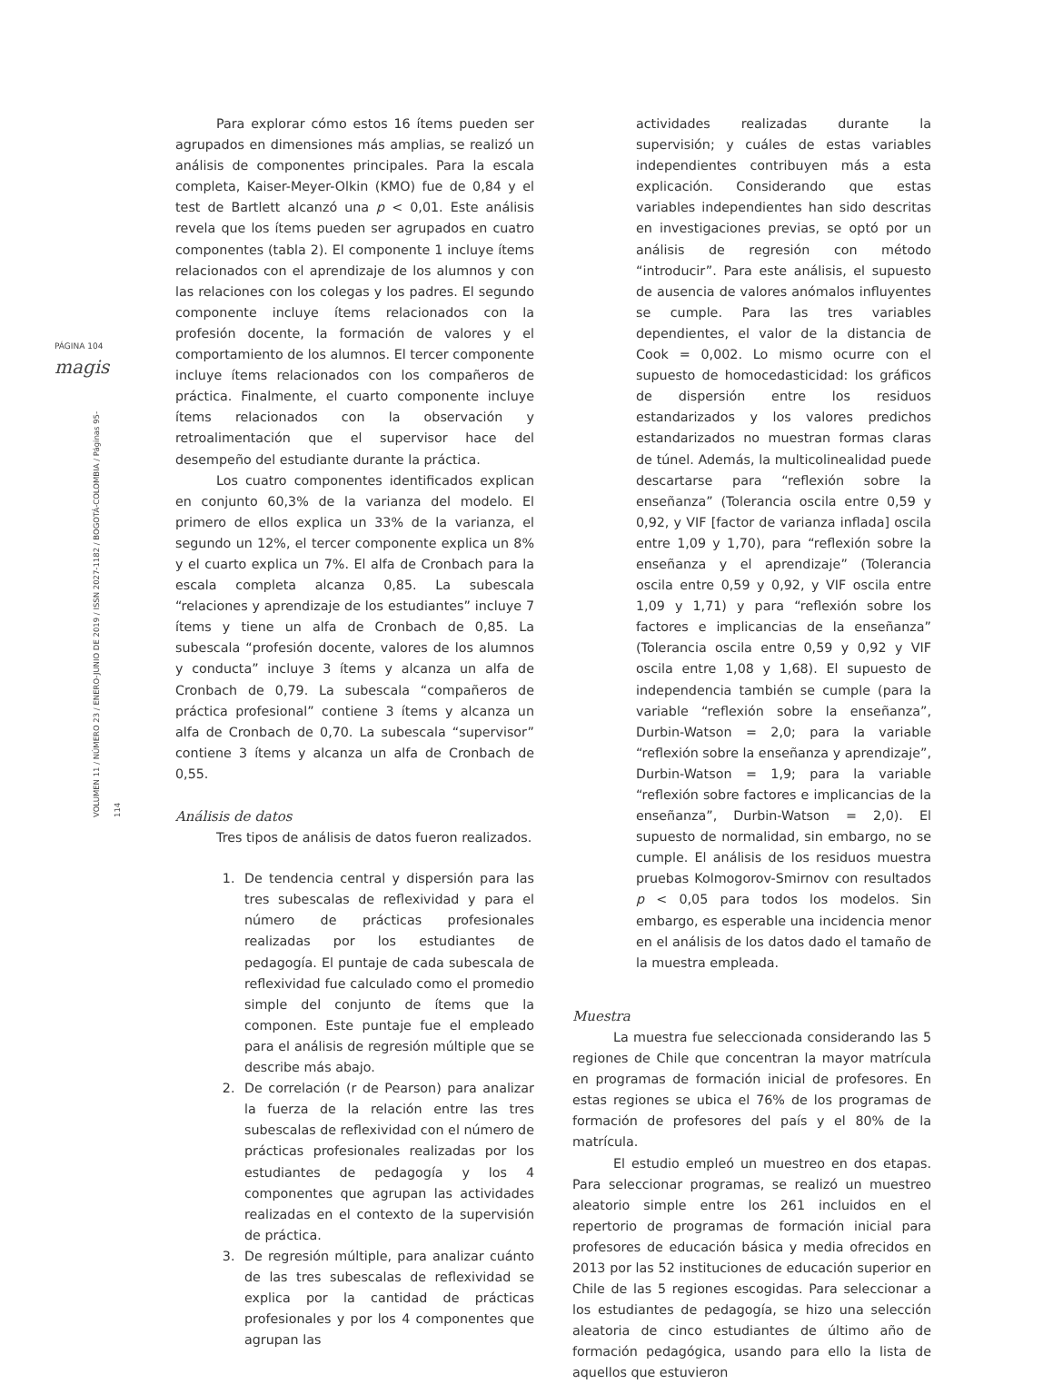PÁGINA 104
magis
VOLUMEN 11 / NÚMERO 23 / ENERO-JUNIO DE 2019 / ISSN 2027-1182 / BOGOTÁ-COLOMBIA / Páginas 95-114
Para explorar cómo estos 16 ítems pueden ser agrupados en dimensiones más amplias, se realizó un análisis de componentes principales. Para la escala completa, Kaiser-Meyer-Olkin (KMO) fue de 0,84 y el test de Bartlett alcanzó una p < 0,01. Este análisis revela que los ítems pueden ser agrupados en cuatro componentes (tabla 2). El componente 1 incluye ítems relacionados con el aprendizaje de los alumnos y con las relaciones con los colegas y los padres. El segundo componente incluye ítems relacionados con la profesión docente, la formación de valores y el comportamiento de los alumnos. El tercer componente incluye ítems relacionados con los compañeros de práctica. Finalmente, el cuarto componente incluye ítems relacionados con la observación y retroalimentación que el supervisor hace del desempeño del estudiante durante la práctica.
Los cuatro componentes identificados explican en conjunto 60,3% de la varianza del modelo. El primero de ellos explica un 33% de la varianza, el segundo un 12%, el tercer componente explica un 8% y el cuarto explica un 7%. El alfa de Cronbach para la escala completa alcanza 0,85. La subescala “relaciones y aprendizaje de los estudiantes” incluye 7 ítems y tiene un alfa de Cronbach de 0,85. La subescala “profesión docente, valores de los alumnos y conducta” incluye 3 ítems y alcanza un alfa de Cronbach de 0,79. La subescala “compañeros de práctica profesional” contiene 3 ítems y alcanza un alfa de Cronbach de 0,70. La subescala “supervisor” contiene 3 ítems y alcanza un alfa de Cronbach de 0,55.
Análisis de datos
Tres tipos de análisis de datos fueron realizados.
1. De tendencia central y dispersión para las tres subescalas de reflexividad y para el número de prácticas profesionales realizadas por los estudiantes de pedagogía. El puntaje de cada subescala de reflexividad fue calculado como el promedio simple del conjunto de ítems que la componen. Este puntaje fue el empleado para el análisis de regresión múltiple que se describe más abajo.
2. De correlación (r de Pearson) para analizar la fuerza de la relación entre las tres subescalas de reflexividad con el número de prácticas profesionales realizadas por los estudiantes de pedagogía y los 4 componentes que agrupan las actividades realizadas en el contexto de la supervisión de práctica.
3. De regresión múltiple, para analizar cuánto de las tres subescalas de reflexividad se explica por la cantidad de prácticas profesionales y por los 4 componentes que agrupan las
actividades realizadas durante la supervisión; y cuáles de estas variables independientes contribuyen más a esta explicación. Considerando que estas variables independientes han sido descritas en investigaciones previas, se optó por un análisis de regresión con método “introducir”. Para este análisis, el supuesto de ausencia de valores anómalos influyentes se cumple. Para las tres variables dependientes, el valor de la distancia de Cook = 0,002. Lo mismo ocurre con el supuesto de homocedasticidad: los gráficos de dispersión entre los residuos estandarizados y los valores predichos estandarizados no muestran formas claras de túnel. Además, la multicolinealidad puede descartarse para “reflexión sobre la enseñanza” (Tolerancia oscila entre 0,59 y 0,92, y VIF [factor de varianza inflada] oscila entre 1,09 y 1,70), para “reflexión sobre la enseñanza y el aprendizaje” (Tolerancia oscila entre 0,59 y 0,92, y VIF oscila entre 1,09 y 1,71) y para “reflexión sobre los factores e implicancias de la enseñanza” (Tolerancia oscila entre 0,59 y 0,92 y VIF oscila entre 1,08 y 1,68). El supuesto de independencia también se cumple (para la variable “reflexión sobre la enseñanza”, Durbin-Watson = 2,0; para la variable “reflexión sobre la enseñanza y aprendizaje”, Durbin-Watson = 1,9; para la variable “reflexión sobre factores e implicancias de la enseñanza”, Durbin-Watson = 2,0). El supuesto de normalidad, sin embargo, no se cumple. El análisis de los residuos muestra pruebas Kolmogorov-Smirnov con resultados p < 0,05 para todos los modelos. Sin embargo, es esperable una incidencia menor en el análisis de los datos dado el tamaño de la muestra empleada.
Muestra
La muestra fue seleccionada considerando las 5 regiones de Chile que concentran la mayor matrícula en programas de formación inicial de profesores. En estas regiones se ubica el 76% de los programas de formación de profesores del país y el 80% de la matrícula.
El estudio empleó un muestreo en dos etapas. Para seleccionar programas, se realizó un muestreo aleatorio simple entre los 261 incluidos en el repertorio de programas de formación inicial para profesores de educación básica y media ofrecidos en 2013 por las 52 instituciones de educación superior en Chile de las 5 regiones escogidas. Para seleccionar a los estudiantes de pedagogía, se hizo una selección aleatoria de cinco estudiantes de último año de formación pedagógica, usando para ello la lista de aquellos que estuvieron